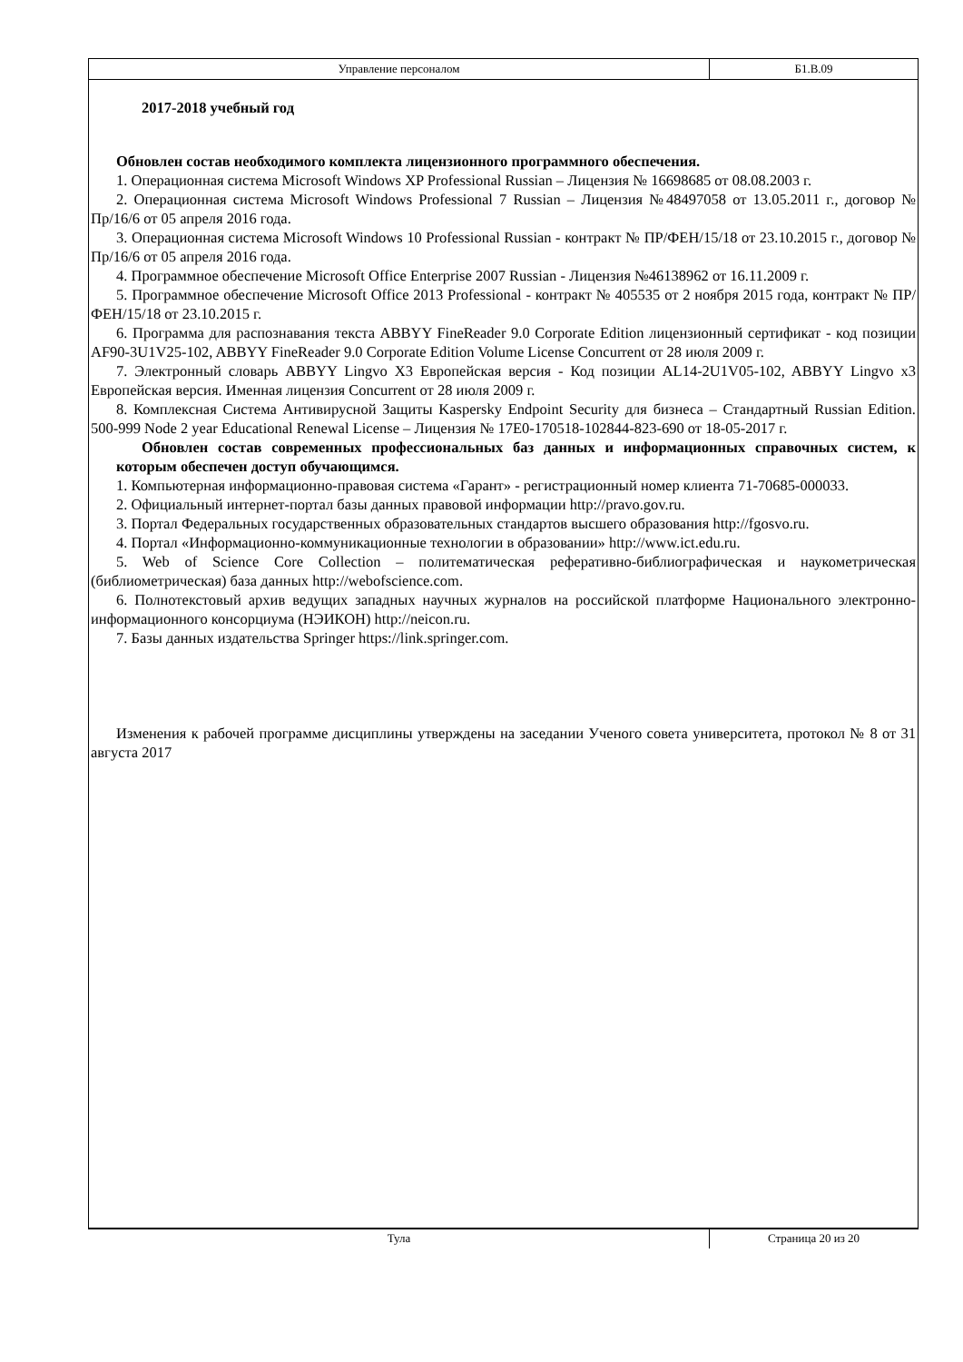Управление персоналом Б1.В.09
2017-2018 учебный год
Обновлен состав необходимого комплекта лицензионного программного обеспечения.
1. Операционная система Microsoft Windows XP Professional Russian – Лицензия № 16698685 от 08.08.2003 г.
2. Операционная система Microsoft Windows Professional 7 Russian – Лицензия №48497058 от 13.05.2011 г., договор № Пр/16/6 от 05 апреля 2016 года.
3. Операционная система Microsoft Windows 10 Professional Russian - контракт № ПР/ФЕН/15/18 от 23.10.2015 г., договор № Пр/16/6 от 05 апреля 2016 года.
4. Программное обеспечение Microsoft Office Enterprise 2007 Russian - Лицензия №46138962 от 16.11.2009 г.
5. Программное обеспечение Microsoft Office 2013 Professional - контракт № 405535 от 2 ноября 2015 года, контракт № ПР/ФЕН/15/18 от 23.10.2015 г.
6. Программа для распознавания текста ABBYY FineReader 9.0 Corporate Edition лицензионный сертификат - код позиции AF90-3U1V25-102, ABBYY FineReader 9.0 Corporate Edition Volume License Concurrent от 28 июля 2009 г.
7. Электронный словарь ABBYY Lingvo X3 Европейская версия - Код позиции AL14-2U1V05-102, ABBYY Lingvo x3 Европейская версия. Именная лицензия Concurrent от 28 июля 2009 г.
8. Комплексная Система Антивирусной Защиты Kaspersky Endpoint Security для бизнеса – Стандартный Russian Edition. 500-999 Node 2 year Educational Renewal License – Лицензия № 17E0-170518-102844-823-690 от 18-05-2017 г.
Обновлен состав современных профессиональных баз данных и информационных справочных систем, к которым обеспечен доступ обучающимся.
1. Компьютерная информационно-правовая система «Гарант» - регистрационный номер клиента 71-70685-000033.
2. Официальный интернет-портал базы данных правовой информации http://pravo.gov.ru.
3. Портал Федеральных государственных образовательных стандартов высшего образования http://fgosvo.ru.
4. Портал «Информационно-коммуникационные технологии в образовании» http://www.ict.edu.ru.
5. Web of Science Core Collection – политематическая реферативно-библиографическая и наукометрическая (библиометрическая) база данных http://webofscience.com.
6. Полнотекстовый архив ведущих западных научных журналов на российской платформе Национального электронно-информационного консорциума (НЭИКОН) http://neicon.ru.
7. Базы данных издательства Springer https://link.springer.com.
Изменения к рабочей программе дисциплины утверждены на заседании Ученого совета университета, протокол № 8 от 31 августа 2017
Тула Страница 20 из 20